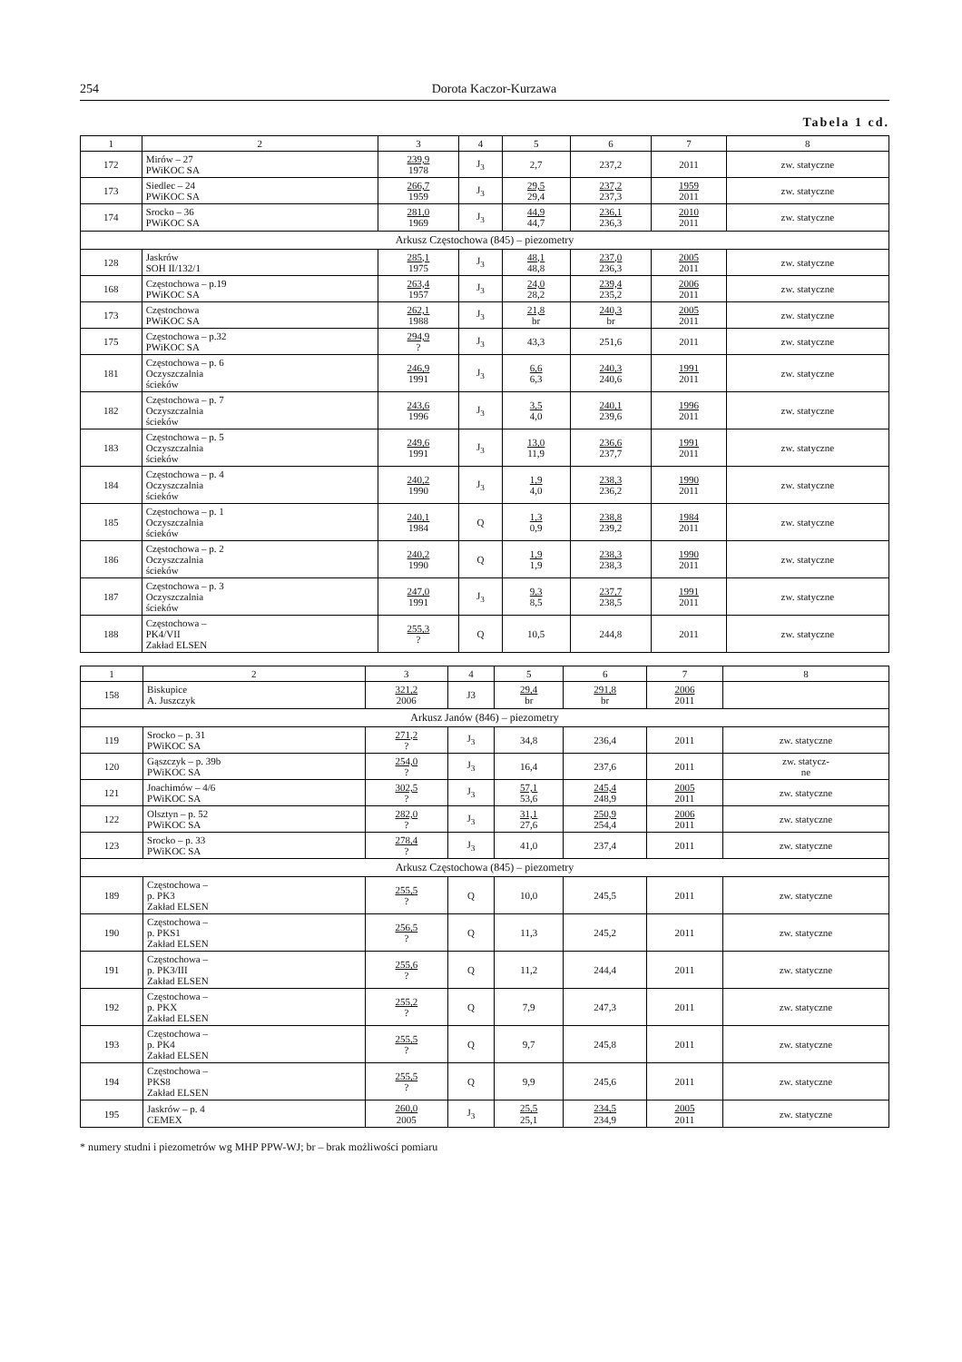254 Dorota Kaczor-Kurzawa
Tabela 1 cd.
| 1 | 2 | 3 | 4 | 5 | 6 | 7 | 8 |
| --- | --- | --- | --- | --- | --- | --- | --- |
| 172 | Mirów – 27 PWiKOC SA | 239,9 1978 | J<sub>3</sub> | 2,7 | 237,2 | 2011 | zw. statyczne |
| 173 | Siedlec – 24 PWiKOC SA | 266,7 1959 | J<sub>3</sub> | 29,5 29,4 | 237,2 237,3 | 1959 2011 | zw. statyczne |
| 174 | Srocko – 36 PWiKOC SA | 281,0 1969 | J<sub>3</sub> | 44,9 44,7 | 236,1 236,3 | 2010 2011 | zw. statyczne |
| Arkusz Częstochowa (845) – piezometry | | | | | | | |
| 128 | Jaskrów SOH II/132/1 | 285,1 1975 | J<sub>3</sub> | 48,1 48,8 | 237,0 236,3 | 2005 2011 | zw. statyczne |
| 168 | Częstochowa – p.19 PWiKOC SA | 263,4 1957 | J<sub>3</sub> | 24,0 28,2 | 239,4 235,2 | 2006 2011 | zw. statyczne |
| 173 | Częstochowa PWiKOC SA | 262,1 1988 | J<sub>3</sub> | 21,8 br | 240,3 br | 2005 2011 | zw. statyczne |
| 175 | Częstochowa – p.32 PWiKOC SA | 294,9 ? | J<sub>3</sub> | 43,3 | 251,6 | 2011 | zw. statyczne |
| 181 | Częstochowa – p. 6 Oczyszczalnia ścieków | 246,9 1991 | J<sub>3</sub> | 6,6 6,3 | 240,3 240,6 | 1991 2011 | zw. statyczne |
| 182 | Częstochowa – p. 7 Oczyszczalnia ścieków | 243,6 1996 | J<sub>3</sub> | 3,5 4,0 | 240,1 239,6 | 1996 2011 | zw. statyczne |
| 183 | Częstochowa – p. 5 Oczyszczalnia ścieków | 249,6 1991 | J<sub>3</sub> | 13,0 11,9 | 236,6 237,7 | 1991 2011 | zw. statyczne |
| 184 | Częstochowa – p. 4 Oczyszczalnia ścieków | 240,2 1990 | J<sub>3</sub> | 1,9 4,0 | 238,3 236,2 | 1990 2011 | zw. statyczne |
| 185 | Częstochowa – p. 1 Oczyszczalnia ścieków | 240,1 1984 | Q | 1,3 0,9 | 238,8 239,2 | 1984 2011 | zw. statyczne |
| 186 | Częstochowa – p. 2 Oczyszczalnia ścieków | 240,2 1990 | Q | 1,9 1,9 | 238,3 238,3 | 1990 2011 | zw. statyczne |
| 187 | Częstochowa – p. 3 Oczyszczalnia ścieków | 247,0 1991 | J<sub>3</sub> | 9,3 8,5 | 237,7 238,5 | 1991 2011 | zw. statyczne |
| 188 | Częstochowa – PK4/VII Zakład ELSEN | 255,3 ? | Q | 10,5 | 244,8 | 2011 | zw. statyczne |
| 1 | 2 | 3 | 4 | 5 | 6 | 7 | 8 |
| --- | --- | --- | --- | --- | --- | --- | --- |
| 158 | Biskupice A. Juszczyk | 321,2 2006 | J3 | 29,4 br | 291,8 br | 2006 2011 | |
| Arkusz Janów (846) – piezometry | | | | | | | |
| 119 | Srocko – p. 31 PWiKOC SA | 271,2 ? | J<sub>3</sub> | 34,8 | 236,4 | 2011 | zw. statyczne |
| 120 | Gąszczyk – p. 39b PWiKOC SA | 254,0 ? | J<sub>3</sub> | 16,4 | 237,6 | 2011 | zw. statycz- ne |
| 121 | Joachimów – 4/6 PWiKOC SA | 302,5 ? | J<sub>3</sub> | 57,1 53,6 | 245,4 248,9 | 2005 2011 | zw. statyczne |
| 122 | Olsztyn – p. 52 PWiKOC SA | 282,0 ? | J<sub>3</sub> | 31,1 27,6 | 250,9 254,4 | 2006 2011 | zw. statyczne |
| 123 | Srocko – p. 33 PWiKOC SA | 278,4 ? | J<sub>3</sub> | 41,0 | 237,4 | 2011 | zw. statyczne |
| Arkusz Częstochowa (845) – piezometry | | | | | | | |
| 189 | Częstochowa – p. PK3 Zakład ELSEN | 255,5 ? | Q | 10,0 | 245,5 | 2011 | zw. statyczne |
| 190 | Częstochowa – p. PKS1 Zakład ELSEN | 256,5 ? | Q | 11,3 | 245,2 | 2011 | zw. statyczne |
| 191 | Częstochowa – p. PK3/III Zakład ELSEN | 255,6 ? | Q | 11,2 | 244,4 | 2011 | zw. statyczne |
| 192 | Częstochowa – p. PKX Zakład ELSEN | 255,2 ? | Q | 7,9 | 247,3 | 2011 | zw. statyczne |
| 193 | Częstochowa – p. PK4 Zakład ELSEN | 255,5 ? | Q | 9,7 | 245,8 | 2011 | zw. statyczne |
| 194 | Częstochowa – PKS8 Zakład ELSEN | 255,5 ? | Q | 9,9 | 245,6 | 2011 | zw. statyczne |
| 195 | Jaskrów – p. 4 CEMEX | 260,0 2005 | J<sub>3</sub> | 25,5 25,1 | 234,5 234,9 | 2005 2011 | zw. statyczne |
* numery studni i piezometrów wg MHP PPW-WJ; br – brak możliwości pomiaru